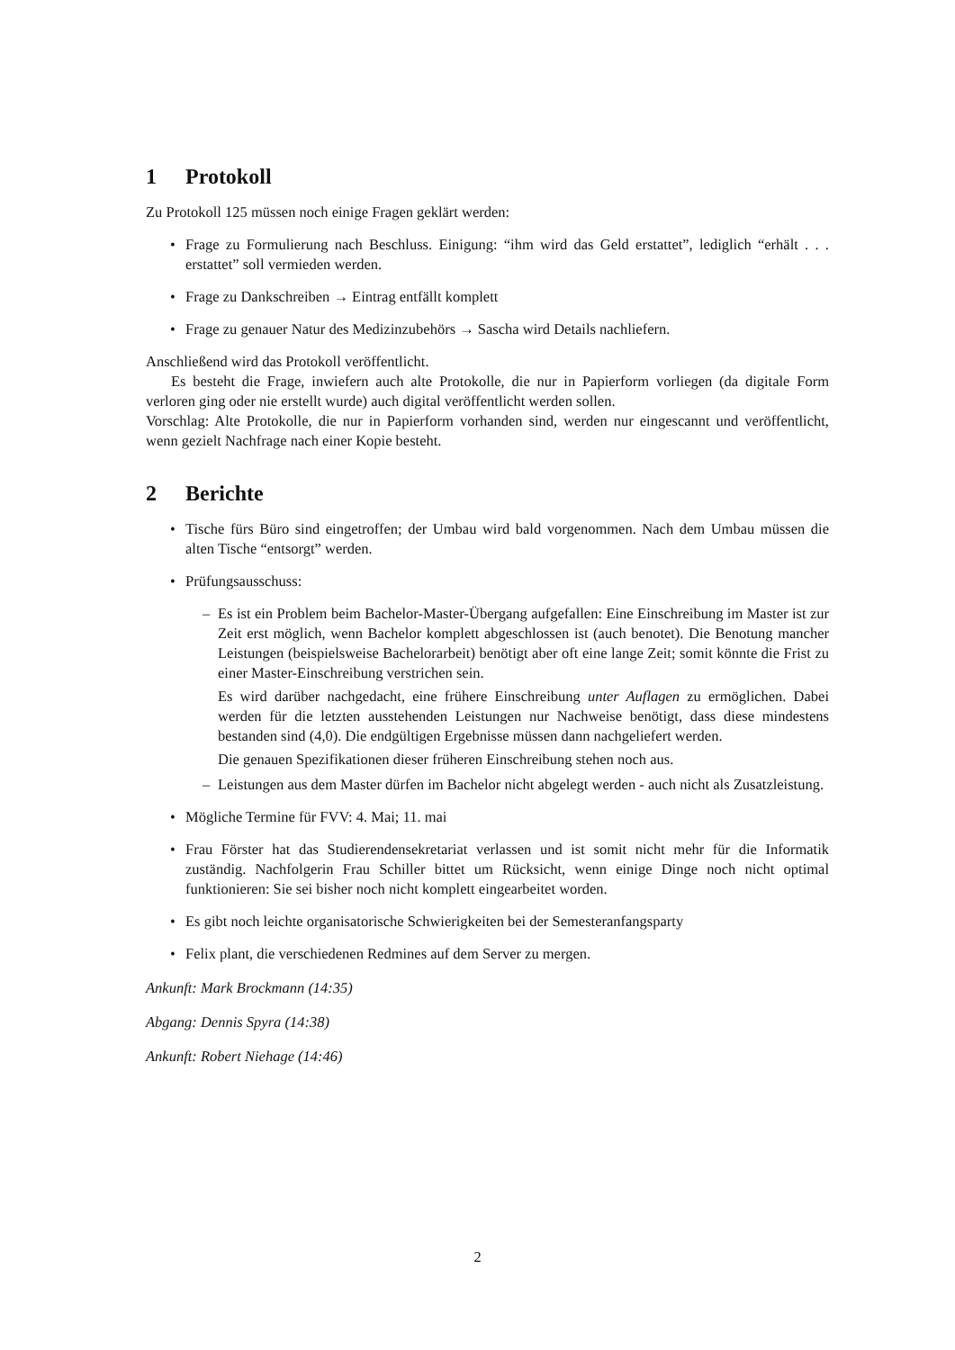1 Protokoll
Zu Protokoll 125 müssen noch einige Fragen geklärt werden:
• Frage zu Formulierung nach Beschluss. Einigung: “ihm wird das Geld erstattet”, lediglich “erhält . . . erstattet” soll vermieden werden.
• Frage zu Dankschreiben → Eintrag entfällt komplett
• Frage zu genauer Natur des Medizinzubehörs → Sascha wird Details nachliefern.
Anschließend wird das Protokoll veröffentlicht.
Es besteht die Frage, inwiefern auch alte Protokolle, die nur in Papierform vorliegen (da digitale Form verloren ging oder nie erstellt wurde) auch digital veröffentlicht werden sollen.
Vorschlag: Alte Protokolle, die nur in Papierform vorhanden sind, werden nur eingescannt und veröffentlicht, wenn gezielt Nachfrage nach einer Kopie besteht.
2 Berichte
• Tische fürs Büro sind eingetroffen; der Umbau wird bald vorgenommen. Nach dem Umbau müssen die alten Tische “entsorgt” werden.
• Prüfungsausschuss:
– Es ist ein Problem beim Bachelor-Master-Übergang aufgefallen: Eine Einschreibung im Master ist zur Zeit erst möglich, wenn Bachelor komplett abgeschlossen ist (auch benotet). Die Benotung mancher Leistungen (beispielsweise Bachelorarbeit) benötigt aber oft eine lange Zeit; somit könnte die Frist zu einer Master-Einschreibung verstrichen sein.
Es wird darüber nachgedacht, eine frühere Einschreibung unter Auflagen zu ermöglichen. Dabei werden für die letzten ausstehenden Leistungen nur Nachweise benötigt, dass diese mindestens bestanden sind (4,0). Die endgültigen Ergebnisse müssen dann nachgeliefert werden.
Die genauen Spezifikationen dieser früheren Einschreibung stehen noch aus.
– Leistungen aus dem Master dürfen im Bachelor nicht abgelegt werden - auch nicht als Zusatzleistung.
• Mögliche Termine für FVV: 4. Mai; 11. mai
• Frau Förster hat das Studierendensekretariat verlassen und ist somit nicht mehr für die Informatik zuständig. Nachfolgerin Frau Schiller bittet um Rücksicht, wenn einige Dinge noch nicht optimal funktionieren: Sie sei bisher noch nicht komplett eingearbeitet worden.
• Es gibt noch leichte organisatorische Schwierigkeiten bei der Semesteranfangsparty
• Felix plant, die verschiedenen Redmines auf dem Server zu mergen.
Ankunft: Mark Brockmann (14:35)
Abgang: Dennis Spyra (14:38)
Ankunft: Robert Niehage (14:46)
2